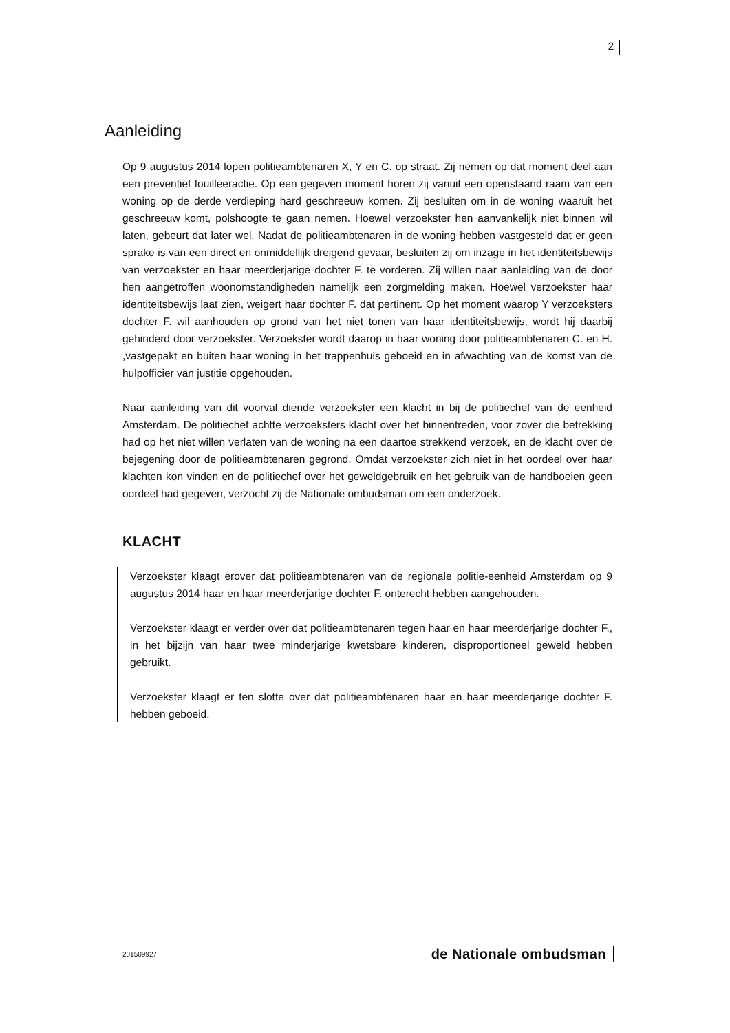2
Aanleiding
Op 9 augustus 2014 lopen politieambtenaren X, Y en C. op straat. Zij nemen op dat moment deel aan een preventief fouilleeractie. Op een gegeven moment horen zij vanuit een openstaand raam van een woning op de derde verdieping hard geschreeuw komen. Zij besluiten om in de woning waaruit het geschreeuw komt, polshoogte te gaan nemen. Hoewel verzoekster hen aanvankelijk niet binnen wil laten, gebeurt dat later wel. Nadat de politieambtenaren in de woning hebben vastgesteld dat er geen sprake is van een direct en onmiddellijk dreigend gevaar, besluiten zij om inzage in het identiteitsbewijs van verzoekster en haar meerderjarige dochter F. te vorderen. Zij willen naar aanleiding van de door hen aangetroffen woonomstandigheden namelijk een zorgmelding maken. Hoewel verzoekster haar identiteitsbewijs laat zien, weigert haar dochter F. dat pertinent. Op het moment waarop Y verzoeksters dochter F. wil aanhouden op grond van het niet tonen van haar identiteitsbewijs, wordt hij daarbij gehinderd door verzoekster. Verzoekster wordt daarop in haar woning door politieambtenaren C. en H. ,vastgepakt en buiten haar woning in het trappenhuis geboeid en in afwachting van de komst van de hulpofficier van justitie opgehouden.
Naar aanleiding van dit voorval diende verzoekster een klacht in bij de politiechef van de eenheid Amsterdam. De politiechef achtte verzoeksters klacht over het binnentreden, voor zover die betrekking had op het niet willen verlaten van de woning na een daartoe strekkend verzoek, en de klacht over de bejegening door de politieambtenaren gegrond. Omdat verzoekster zich niet in het oordeel over haar klachten kon vinden en de politiechef over het geweldgebruik en het gebruik van de handboeien geen oordeel had gegeven, verzocht zij de Nationale ombudsman om een onderzoek.
KLACHT
Verzoekster klaagt erover dat politieambtenaren van de regionale politie-eenheid Amsterdam op 9 augustus 2014 haar en haar meerderjarige dochter F. onterecht hebben aangehouden.
Verzoekster klaagt er verder over dat politieambtenaren tegen haar en haar meerderjarige dochter F., in het bijzijn van haar twee minderjarige kwetsbare kinderen, disproportioneel geweld hebben gebruikt.
Verzoekster klaagt er ten slotte over dat politieambtenaren haar en haar meerderjarige dochter F. hebben geboeid.
201509927 de Nationale ombudsman